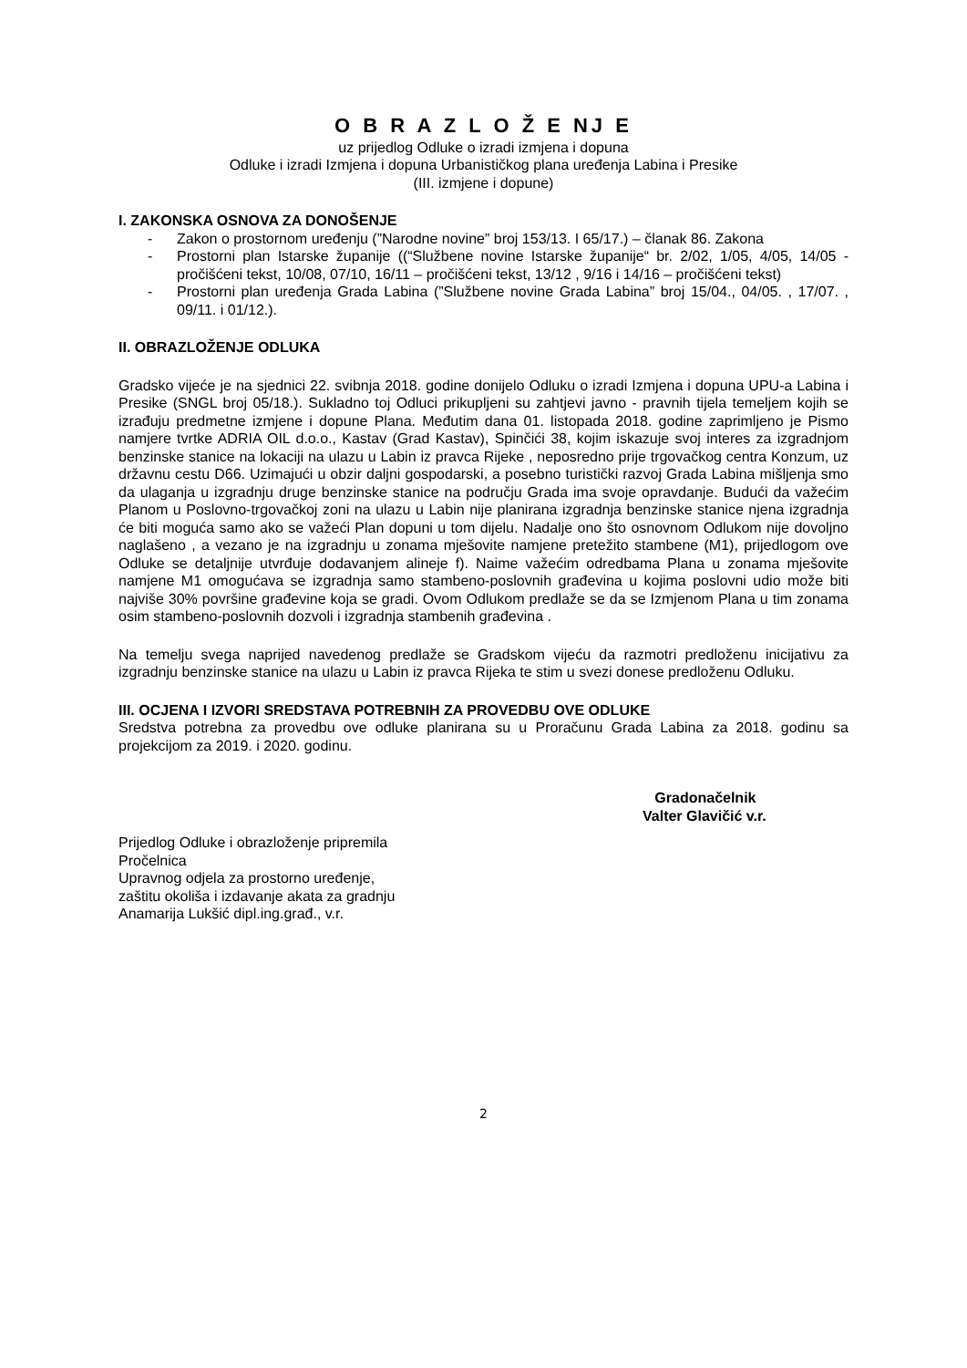O B R A Z L O Ž E NJ E
uz prijedlog Odluke o izradi izmjena i dopuna
Odluke i izradi Izmjena i dopuna Urbanističkog plana uređenja Labina i Presike
(III. izmjene i dopune)
I. ZAKONSKA OSNOVA ZA DONOŠENJE
- Zakon o prostornom uređenju (”Narodne novine” broj 153/13. I 65/17.) – članak 86. Zakona
- Prostorni plan Istarske županije ((“Službene novine Istarske županije“ br. 2/02, 1/05, 4/05, 14/05 - pročišćeni tekst, 10/08, 07/10, 16/11 – pročišćeni tekst, 13/12 , 9/16 i 14/16 – pročišćeni tekst)
- Prostorni plan uređenja Grada Labina (”Službene novine Grada Labina” broj 15/04., 04/05. , 17/07. , 09/11. i 01/12.).
II. OBRAZLOŽENJE ODLUKA
Gradsko vijeće je na sjednici 22. svibnja 2018. godine donijelo Odluku o izradi Izmjena i dopuna UPU-a Labina i Presike (SNGL broj 05/18.). Sukladno toj Odluci prikupljeni su zahtjevi javno - pravnih tijela temeljem kojih se izrađuju predmetne izmjene i dopune Plana. Međutim dana 01. listopada 2018. godine zaprimljeno je Pismo namjere tvrtke ADRIA OIL d.o.o., Kastav (Grad Kastav), Spinčići 38, kojim iskazuje svoj interes za izgradnjom benzinske stanice na lokaciji na ulazu u Labin iz pravca Rijeke , neposredno prije trgovačkog centra Konzum, uz državnu cestu D66. Uzimajući u obzir daljni gospodarski, a posebno turistički razvoj Grada Labina mišljenja smo da ulaganja u izgradnju druge benzinske stanice na području Grada ima svoje opravdanje. Budući da važećim Planom u Poslovno-trgovačkoj zoni na ulazu u Labin nije planirana izgradnja benzinske stanice njena izgradnja će biti moguća samo ako se važeći Plan dopuni u tom dijelu. Nadalje ono što osnovnom Odlukom nije dovoljno naglašeno , a vezano je na izgradnju u zonama mješovite namjene pretežito stambene (M1), prijedlogom ove Odluke se detaljnije utvrđuje dodavanjem alineje f). Naime važećim odredbama Plana u zonama mješovite namjene M1 omogućava se izgradnja samo stambeno-poslovnih građevina u kojima poslovni udio može biti najviše 30% površine građevine koja se gradi. Ovom Odlukom predlaže se da se Izmjenom Plana u tim zonama osim stambeno-poslovnih dozvoli i izgradnja stambenih građevina .
Na temelju svega naprijed navedenog predlaže se Gradskom vijeću da razmotri predloženu inicijativu za izgradnju benzinske stanice na ulazu u Labin iz pravca Rijeka te stim u svezi donese predloženu Odluku.
III. OCJENA I IZVORI SREDSTAVA POTREBNIH ZA PROVEDBU OVE ODLUKE
Sredstva potrebna za provedbu ove odluke planirana su u Proračunu Grada Labina za 2018. godinu sa projekcijom za 2019. i 2020. godinu.
Gradonačelnik
Valter Glavičić v.r.
Prijedlog Odluke i obrazloženje pripremila
Pročelnica
Upravnog odjela za prostorno uređenje,
zaštitu okoliša i izdavanje akata za gradnju
Anamarija Lukšić dipl.ing.građ., v.r.
2